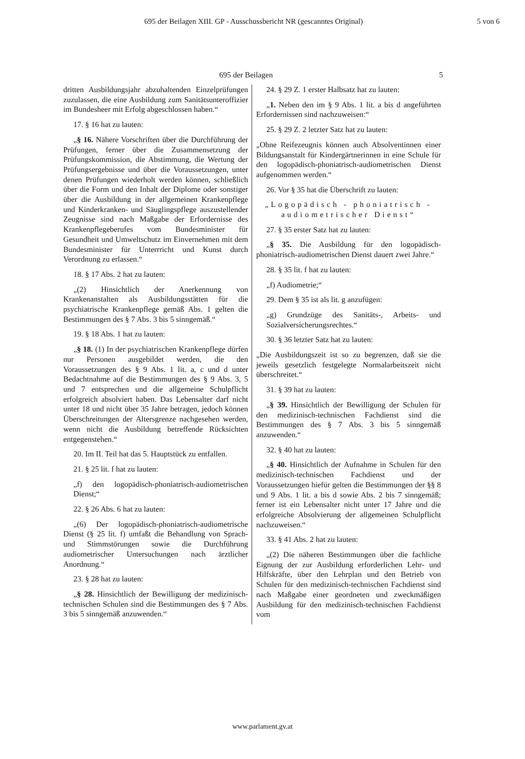695 der Beilagen XIII. GP - Ausschussbericht NR (gescanntes Original) 5 von 6
695 der Beilagen 5
dritten Ausbildungsjahr abzuhaltenden Einzelprüfungen zuzulassen, die eine Ausbildung zum Sanitätsunteroffizier im Bundesheer mit Erfolg abgeschlossen haben.“
17. § 16 hat zu lauten:
„§ 16. Nähere Vorschriften über die Durchführung der Prüfungen, ferner über die Zusammensetzung der Prüfungskommission, die Abstimmung, die Wertung der Prüfungsergebnisse und über die Voraussetzungen, unter denen Prüfungen wiederholt werden können, schließlich über die Form und den Inhalt der Diplome oder sonstiger über die Ausbildung in der allgemeinen Krankenpflege und Kinderkranken- und Säuglingspflege auszustellender Zeugnisse sind nach Maßgabe der Erfordernisse des Krankenpflegeberufes vom Bundesminister für Gesundheit und Umweltschutz im Einvernehmen mit dem Bundesminister für Unterrricht und Kunst durch Verordnung zu erlassen.“
18. § 17 Abs. 2 hat zu lauten:
„(2) Hinsichtlich der Anerkennung von Krankenanstalten als Ausbildungsstätten für die psychiatrische Krankenpflege gemäß Abs. 1 gelten die Bestimmungen des § 7 Abs. 3 bis 5 sinngemäß.“
19. § 18 Abs. 1 hat zu lauten:
„§ 18. (1) In der psychiatrischen Krankenpflege dürfen nur Personen ausgebildet werden, die den Voraussetzungen des § 9 Abs. 1 lit. a, c und d unter Bedachtnahme auf die Bestimmungen des § 9 Abs. 3, 5 und 7 entsprechen und die allgemeine Schulpflicht erfolgreich absolviert haben. Das Lebensalter darf nicht unter 18 und nicht über 35 Jahre betragen, jedoch können Überschreitungen der Altersgrenze nachgesehen werden, wenn nicht die Ausbildung betreffende Rücksichten entgegenstehen.“
20. Im II. Teil hat das 5. Hauptstück zu entfallen.
21. § 25 lit. f hat zu lauten:
„f) den logopädisch-phoniatrisch-audiometrischen Dienst;“
22. § 26 Abs. 6 hat zu lauten:
„(6) Der logopädisch-phoniatrisch-audiometrische Dienst (§ 25 lit. f) umfaßt die Behandlung von Sprach- und Stimmstörungen sowie die Durchführung audiometrischer Untersuchungen nach ärztlicher Anordnung.“
23. § 28 hat zu lauten:
„§ 28. Hinsichtlich der Bewilligung der medizinisch-technischen Schulen sind die Bestimmungen des § 7 Abs. 3 bis 5 sinngemäß anzuwenden.“
24. § 29 Z. 1 erster Halbsatz hat zu lauten:
„1. Neben den im § 9 Abs. 1 lit. a bis d angeführten Erfordernissen sind nachzuweisen:“
25. § 29 Z. 2 letzter Satz hat zu lauten:
„Ohne Reifezeugnis können auch Absolventinnen einer Bildungsanstalt für Kindergärtnerinnen in eine Schule für den logopädisch-phoniatrisch-audiometrischen Dienst aufgenommen werden.“
26. Vor § 35 hat die Überschrift zu lauten:
„Logopädisch - phoniatrisch - audiometrischer Dienst“
27. § 35 erster Satz hat zu lauten:
„§ 35. Die Ausbildung für den logopädisch-phoniatrisch-audiometrischen Dienst dauert zwei Jahre.“
28. § 35 lit. f hat zu lauten:
„f) Audiometrie;“
29. Dem § 35 ist als lit. g anzufügen:
„g) Grundzüge des Sanitäts-, Arbeits- und Sozialversicherungsrechtes.“
30. § 36 letzter Satz hat zu lauten:
„Die Ausbildungszeit ist so zu begrenzen, daß sie die jeweils gesetzlich festgelegte Normalarbeitszeit nicht überschreitet.“
31. § 39 hat zu lauten:
„§ 39. Hinsichtlich der Bewilligung der Schulen für den medizinisch-technischen Fachdienst sind die Bestimmungen des § 7 Abs. 3 bis 5 sinngemäß anzuwenden.“
32. § 40 hat zu lauten:
„§ 40. Hinsichtlich der Aufnahme in Schulen für den medizinisch-technischen Fachdienst und der Voraussetzungen hiefür gelten die Bestimmungen der §§ 8 und 9 Abs. 1 lit. a bis d sowie Abs. 2 bis 7 sinngemäß; ferner ist ein Lebensalter nicht unter 17 Jahre und die erfolgreiche Absolvierung der allgemeinen Schulpflicht nachzuweisen.“
33. § 41 Abs. 2 hat zu lauten:
„(2) Die näheren Bestimmungen über die fachliche Eignung der zur Ausbildung erforderlichen Lehr- und Hilfskräfte, über den Lehrplan und den Betrieb von Schulen für den medizinisch-technischen Fachdienst sind nach Maßgabe einer geordneten und zweckmäßigen Ausbildung für den medizinisch-technischen Fachdienst vom
www.parlament.gv.at